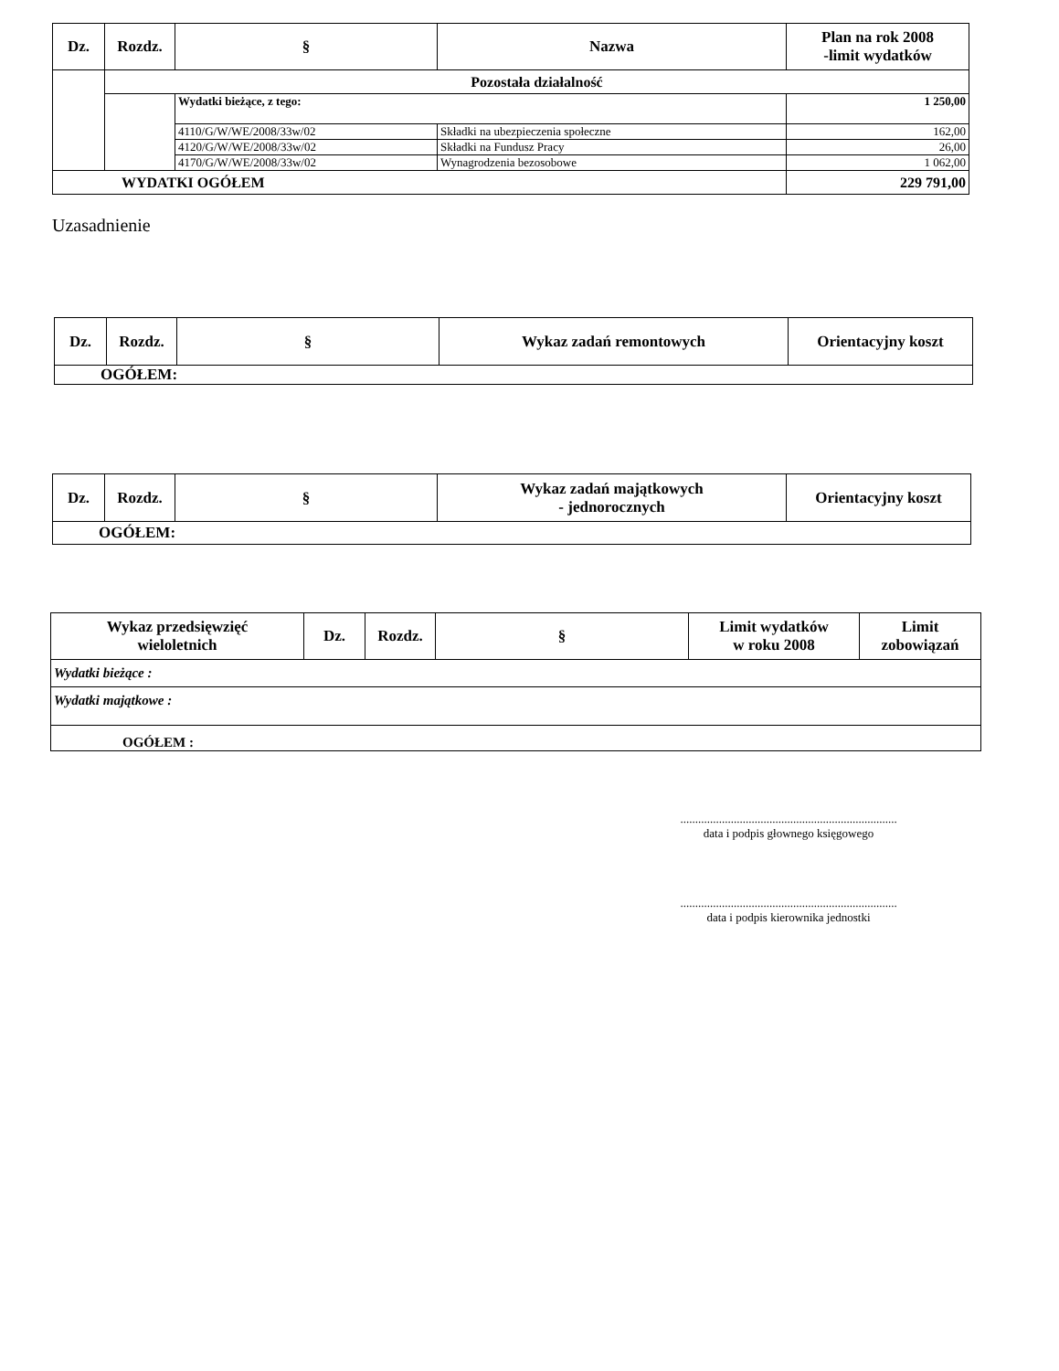| Dz. | Rozdz. | § | Nazwa | Plan na rok 2008 -limit wydatków |
| --- | --- | --- | --- | --- |
| | Pozostała działalność | | | |
| | | Wydatki bieżące, z tego: | | 1 250,00 |
| | | 4110/G/W/WE/2008/33w/02 | Składki na ubezpieczenia społeczne | 162,00 |
| | | 4120/G/W/WE/2008/33w/02 | Składki na Fundusz Pracy | 26,00 |
| | | 4170/G/W/WE/2008/33w/02 | Wynagrodzenia bezosobowe | 1 062,00 |
| WYDATKI OGÓŁEM | | | | 229 791,00 |
Uzasadnienie
| Dz. | Rozdz. | § | Wykaz zadań remontowych | Orientacyjny koszt |
| --- | --- | --- | --- | --- |
| OGÓŁEM: | | | | |
| Dz. | Rozdz. | § | Wykaz zadań majątkowych - jednorocznych | Orientacyjny koszt |
| --- | --- | --- | --- | --- |
| OGÓŁEM: | | | | |
| Wykaz przedsięwzięć wieloletnich | Dz. | Rozdz. | § | Limit wydatków w roku 2008 | Limit zobowiązań |
| --- | --- | --- | --- | --- | --- |
| Wydatki bieżące : | | | | | |
| Wydatki majątkowe : | | | | | |
| OGÓŁEM : | | | | | |
.........................................................................
data i podpis głownego księgowego
.........................................................................
data i podpis kierownika jednostki